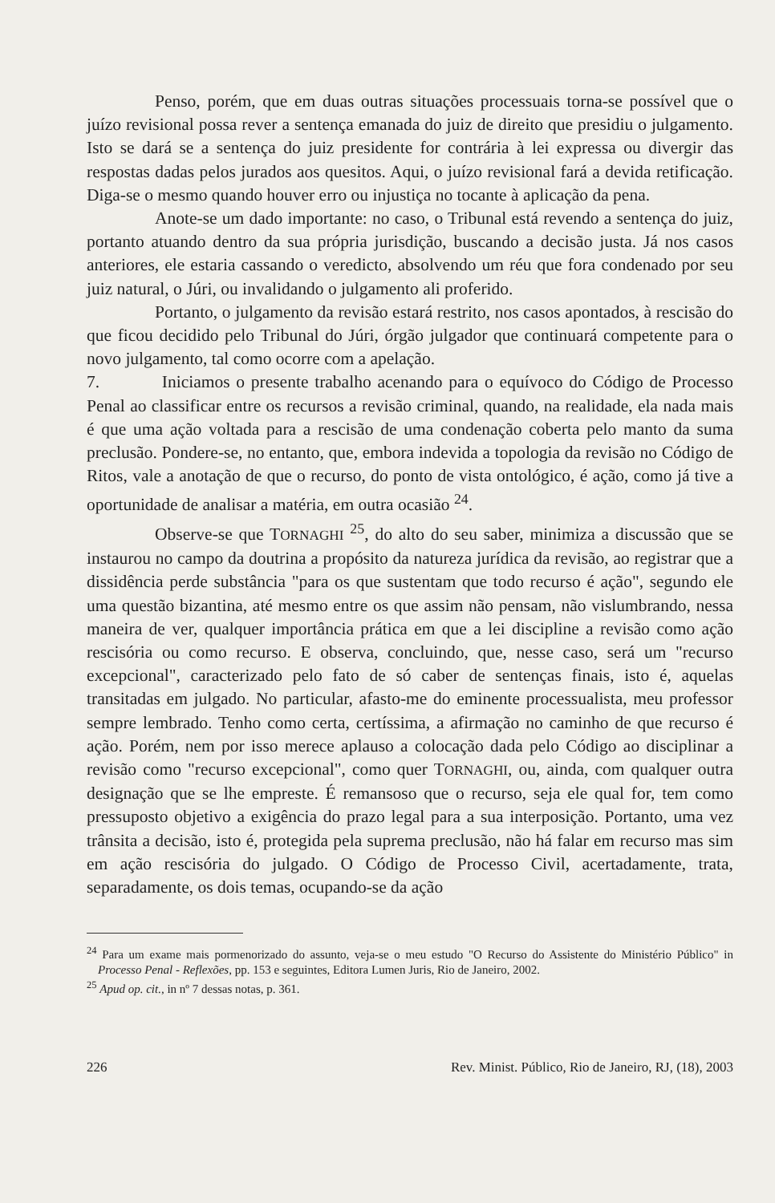Penso, porém, que em duas outras situações processuais torna-se possível que o juízo revisional possa rever a sentença emanada do juiz de direito que presidiu o julgamento. Isto se dará se a sentença do juiz presidente for contrária à lei expressa ou divergir das respostas dadas pelos jurados aos quesitos. Aqui, o juízo revisional fará a devida retificação. Diga-se o mesmo quando houver erro ou injustiça no tocante à aplicação da pena.
Anote-se um dado importante: no caso, o Tribunal está revendo a sentença do juiz, portanto atuando dentro da sua própria jurisdição, buscando a decisão justa. Já nos casos anteriores, ele estaria cassando o veredicto, absolvendo um réu que fora condenado por seu juiz natural, o Júri, ou invalidando o julgamento ali proferido.
Portanto, o julgamento da revisão estará restrito, nos casos apontados, à rescisão do que ficou decidido pelo Tribunal do Júri, órgão julgador que continuará competente para o novo julgamento, tal como ocorre com a apelação.
7. Iniciamos o presente trabalho acenando para o equívoco do Código de Processo Penal ao classificar entre os recursos a revisão criminal, quando, na realidade, ela nada mais é que uma ação voltada para a rescisão de uma condenação coberta pelo manto da suma preclusão. Pondere-se, no entanto, que, embora indevida a topologia da revisão no Código de Ritos, vale a anotação de que o recurso, do ponto de vista ontológico, é ação, como já tive a oportunidade de analisar a matéria, em outra ocasião <sup>24</sup>.
Observe-se que TORNAGHI <sup>25</sup>, do alto do seu saber, minimiza a discussão que se instaurou no campo da doutrina a propósito da natureza jurídica da revisão, ao registrar que a dissidência perde substância "para os que sustentam que todo recurso é ação", segundo ele uma questão bizantina, até mesmo entre os que assim não pensam, não vislumbrando, nessa maneira de ver, qualquer importância prática em que a lei discipline a revisão como ação rescisória ou como recurso. E observa, concluindo, que, nesse caso, será um "recurso excepcional", caracterizado pelo fato de só caber de sentenças finais, isto é, aquelas transitadas em julgado. No particular, afasto-me do eminente processualista, meu professor sempre lembrado. Tenho como certa, certíssima, a afirmação no caminho de que recurso é ação. Porém, nem por isso merece aplauso a colocação dada pelo Código ao disciplinar a revisão como "recurso excepcional", como quer TORNAGHI, ou, ainda, com qualquer outra designação que se lhe empreste. É remansoso que o recurso, seja ele qual for, tem como pressuposto objetivo a exigência do prazo legal para a sua interposição. Portanto, uma vez trânsita a decisão, isto é, protegida pela suprema preclusão, não há falar em recurso mas sim em ação rescisória do julgado. O Código de Processo Civil, acertadamente, trata, separadamente, os dois temas, ocupando-se da ação
<sup>24</sup> Para um exame mais pormenorizado do assunto, veja-se o meu estudo "O Recurso do Assistente do Ministério Público" in Processo Penal - Reflexões, pp. 153 e seguintes, Editora Lumen Juris, Rio de Janeiro, 2002.
<sup>25</sup> Apud op. cit., in nº 7 dessas notas, p. 361.
226 Rev. Minist. Público, Rio de Janeiro, RJ, (18), 2003